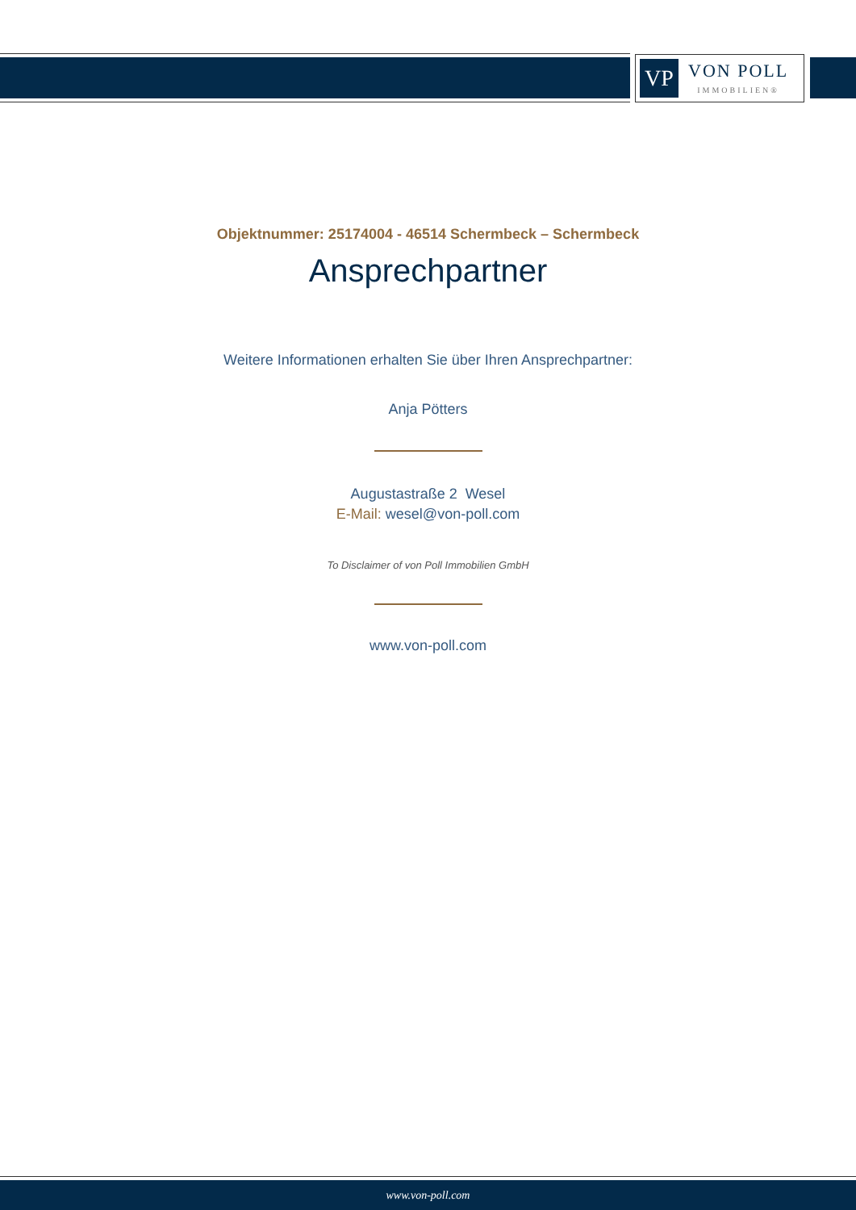VP
VON POLL
IMMOBILIEN®
Objektnummer: 25174004 - 46514 Schermbeck – Schermbeck
Ansprechpartner
Weitere Informationen erhalten Sie über Ihren Ansprechpartner:
Anja Pötters
Augustastraße 2 Wesel
E-Mail: wesel@von-poll.com
To Disclaimer of von Poll Immobilien GmbH
www.von-poll.com
www.von-poll.com